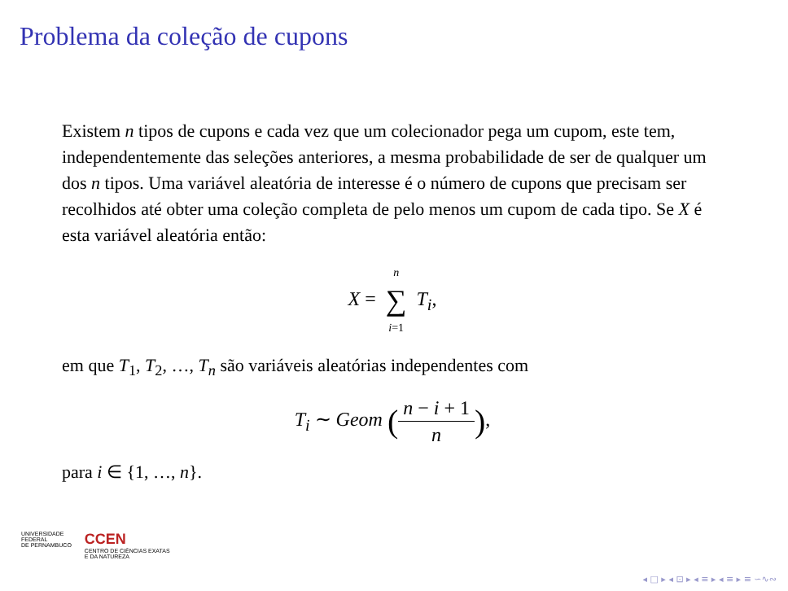Problema da coleção de cupons
Existem n tipos de cupons e cada vez que um colecionador pega um cupom, este tem, independentemente das seleções anteriores, a mesma probabilidade de ser de qualquer um dos n tipos. Uma variável aleatória de interesse é o número de cupons que precisam ser recolhidos até obter uma coleção completa de pelo menos um cupom de cada tipo. Se X é esta variável aleatória então:
X = n ∑ i=1 T<sub>i</sub>,
em que T<sub>1</sub>, T<sub>2</sub>, …, T<sub>n</sub> são variáveis aleatórias independentes com
T<sub>i</sub> ∼ Geom (n − i + 1 n),
para i ∈ {1, …, n}.
UNIVERSIDADE
FEDERAL
DE PERNAMBUCO
CCEN
CENTRO DE CIÊNCIAS EXATAS
E DA NATUREZA
◂ □ ▸ ◂ ⊡ ▸ ◂ ≡ ▸ ◂ ≡ ▸ ≡ ∽∿∾